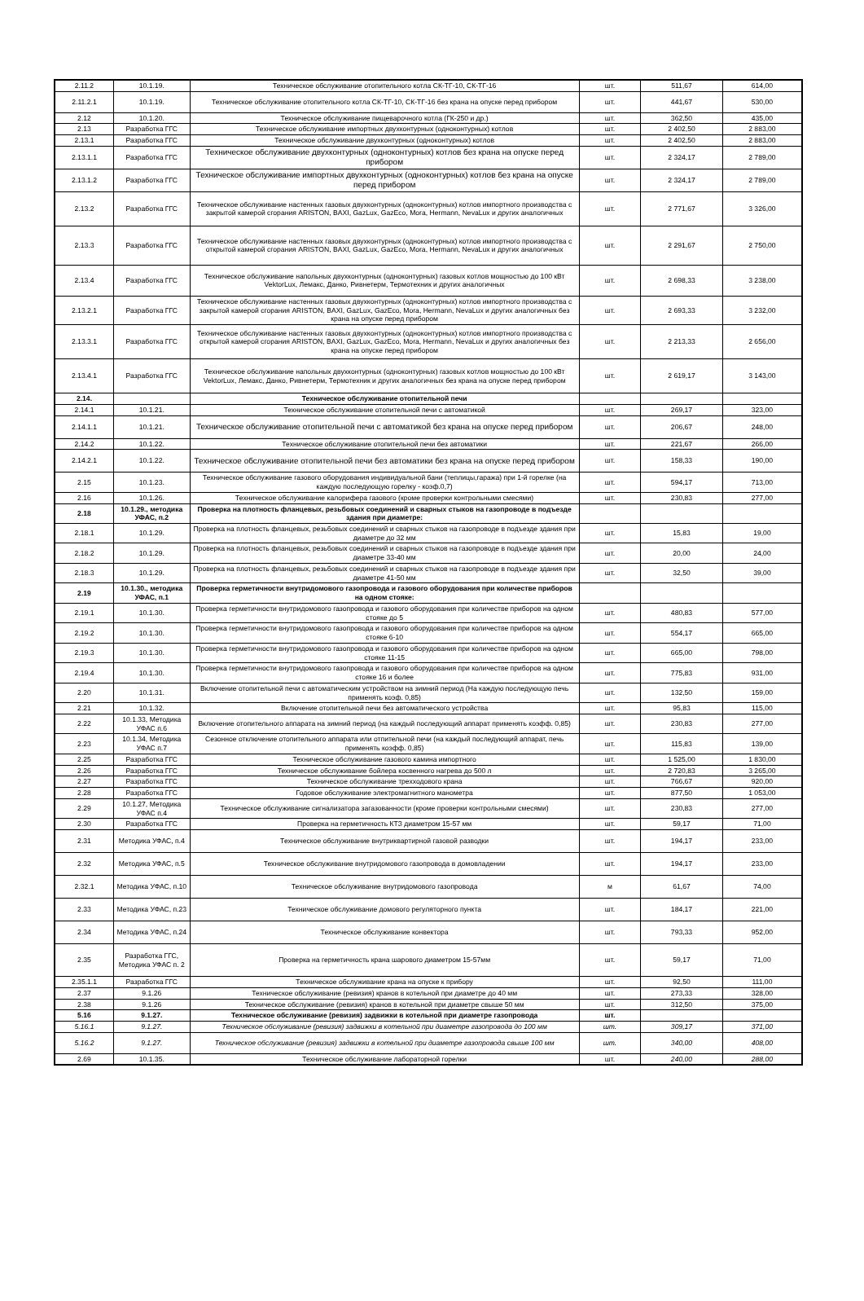| 2.11.2 | 10.1.19. | Техническое обслуживание отопительного котла СК-ТГ-10, СК-ТГ-16 | шт. | 511,67 | 614,00 |
| 2.11.2.1 | 10.1.19. | Техническое обслуживание отопительного котла СК-ТГ-10, СК-ТГ-16 без крана на опуске перед прибором | шт. | 441,67 | 530,00 |
| 2.12 | 10.1.20. | Техническое обслуживание пищеварочного котла (ГК-250 и др.) | шт. | 362,50 | 435,00 |
| 2.13 | Разработка ГГС | Техническое обслуживание импортных двухконтурных (одноконтурных) котлов | шт. | 2 402,50 | 2 883,00 |
| 2.13.1 | Разработка ГГС | Техническое обслуживание двухконтурных (одноконтурных) котлов | шт. | 2 402,50 | 2 883,00 |
| 2.13.1.1 | Разработка ГГС | Техническое обслуживание двухконтурных (одноконтурных) котлов без крана на опуске перед прибором | шт. | 2 324,17 | 2 789,00 |
| 2.13.1.2 | Разработка ГГС | Техническое обслуживание импортных двухконтурных (одноконтурных) котлов без крана на опуске перед прибором | шт. | 2 324,17 | 2 789,00 |
| 2.13.2 | Разработка ГГС | Техническое обслуживание настенных газовых двухконтурных (одноконтурных) котлов импортного производства с закрытой камерой сгорания ARISTON, BAXI, GazLux, GazEco, Mora, Hermann, NevaLux и других аналогичных | шт. | 2 771,67 | 3 326,00 |
| 2.13.3 | Разработка ГГС | Техническое обслуживание настенных газовых двухконтурных (одноконтурных) котлов импортного производства с открытой камерой сгорания ARISTON, BAXI, GazLux, GazEco, Mora, Hermann, NevaLux и других аналогичных | шт. | 2 291,67 | 2 750,00 |
| 2.13.4 | Разработка ГГС | Техническое обслуживание напольных двухконтурных (одноконтурных) газовых котлов мощностью до 100 кВт VektorLux, Лемакс, Данко, Ривнетерм, Термотехник и других аналогичных | шт. | 2 698,33 | 3 238,00 |
| 2.13.2.1 | Разработка ГГС | Техническое обслуживание настенных газовых двухконтурных (одноконтурных) котлов импортного производства с закрытой камерой сгорания ARISTON, BAXI, GazLux, GazEco, Mora, Hermann, NevaLux и других аналогичных без крана на опуске перед прибором | шт. | 2 693,33 | 3 232,00 |
| 2.13.3.1 | Разработка ГГС | Техническое обслуживание настенных газовых двухконтурных (одноконтурных) котлов импортного производства с открытой камерой сгорания ARISTON, BAXI, GazLux, GazEco, Mora, Hermann, NevaLux и других аналогичных без крана на опуске перед прибором | шт. | 2 213,33 | 2 656,00 |
| 2.13.4.1 | Разработка ГГС | Техническое обслуживание напольных двухконтурных (одноконтурных) газовых котлов мощностью до 100 кВт VektorLux, Лемакс, Данко, Ривнетерм, Термотехник и других аналогичных без крана на опуске перед прибором | шт. | 2 619,17 | 3 143,00 |
| 2.14. | | Техническое обслуживание отопительной печи | | | |
| 2.14.1 | 10.1.21. | Техническое обслуживание отопительной печи с автоматикой | шт. | 269,17 | 323,00 |
| 2.14.1.1 | 10.1.21. | Техническое обслуживание отопительной печи с автоматикой без крана на опуске перед прибором | шт. | 206,67 | 248,00 |
| 2.14.2 | 10.1.22. | Техническое обслуживание отопительной печи без автоматики | шт. | 221,67 | 266,00 |
| 2.14.2.1 | 10.1.22. | Техническое обслуживание отопительной печи без автоматики без крана на опуске перед прибором | шт. | 158,33 | 190,00 |
| 2.15 | 10.1.23. | Техническое обслуживание газового оборудования индивидуальной бани (теплицы,гаража) при 1-й горелке (на каждую последующую горелку - коэф.0,7) | шт. | 594,17 | 713,00 |
| 2.16 | 10.1.26. | Техническое обслуживание калорифера газового (кроме проверки контрольными смесями) | шт. | 230,83 | 277,00 |
| 2.18 | 10.1.29., методика УФАС, п.2 | Проверка на плотность фланцевых, резьбовых соединений и сварных стыков на газопроводе в подъезде здания при диаметре: | | | |
| 2.18.1 | 10.1.29. | Проверка на плотность фланцевых, резьбовых соединений и сварных стыков на газопроводе в подъезде здания при диаметре до 32 мм | шт. | 15,83 | 19,00 |
| 2.18.2 | 10.1.29. | Проверка на плотность фланцевых, резьбовых соединений и сварных стыков на газопроводе в подъезде здания при диаметре 33-40 мм | шт. | 20,00 | 24,00 |
| 2.18.3 | 10.1.29. | Проверка на плотность фланцевых, резьбовых соединений и сварных стыков на газопроводе в подъезде здания при диаметре 41-50 мм | шт. | 32,50 | 39,00 |
| 2.19 | 10.1.30., методика УФАС, п.1 | Проверка герметичности внутридомового газопровода и газового оборудования при количестве приборов на одном стояке: | | | |
| 2.19.1 | 10.1.30. | Проверка герметичности внутридомового газопровода и газового оборудования при количестве приборов на одном стояке до 5 | шт. | 480,83 | 577,00 |
| 2.19.2 | 10.1.30. | Проверка герметичности внутридомового газопровода и газового оборудования при количестве приборов на одном стояке 6-10 | шт. | 554,17 | 665,00 |
| 2.19.3 | 10.1.30. | Проверка герметичности внутридомового газопровода и газового оборудования при количестве приборов на одном стояке 11-15 | шт. | 665,00 | 798,00 |
| 2.19.4 | 10.1.30. | Проверка герметичности внутридомового газопровода и газового оборудования при количестве приборов на одном стояке 16 и более | шт. | 775,83 | 931,00 |
| 2.20 | 10.1.31. | Включение отопительной печи с автоматическим устройством на зимний период (На каждую последующую печь применять коэф. 0,85) | шт. | 132,50 | 159,00 |
| 2.21 | 10.1.32. | Включение отопительной печи без автоматического устройства | шт. | 95,83 | 115,00 |
| 2.22 | 10.1.33, Методика УФАС п.6 | Включение отопительного аппарата на зимний период (на каждый последующий аппарат применять коэфф. 0,85) | шт. | 230,83 | 277,00 |
| 2.23 | 10.1.34, Методика УФАС п.7 | Сезонное отключение отопительного аппарата или отпительной печи (на каждый последующий аппарат, печь применять коэфф. 0,85) | шт. | 115,83 | 139,00 |
| 2.25 | Разработка ГГС | Техническое обслуживание газового камина импортного | шт. | 1 525,00 | 1 830,00 |
| 2.26 | Разработка ГГС | Техническое обслуживание бойлера косвенного нагрева до 500 л | шт. | 2 720,83 | 3 265,00 |
| 2.27 | Разработка ГГС | Техническое обслуживание трехходового крана | шт. | 766,67 | 920,00 |
| 2.28 | Разработка ГГС | Годовое обслуживание электромагнитного манометра | шт. | 877,50 | 1 053,00 |
| 2.29 | 10.1.27, Методика УФАС п.4 | Техническое обслуживание сигнализатора загазованности (кроме проверки контрольными смесями) | шт. | 230,83 | 277,00 |
| 2.30 | Разработка ГГС | Проверка на герметичность КТЗ диаметром 15-57 мм | шт. | 59,17 | 71,00 |
| 2.31 | Методика УФАС, п.4 | Техническое обслуживание внутриквартирной газовой разводки | шт. | 194,17 | 233,00 |
| 2.32 | Методика УФАС, п.5 | Техническое обслуживание внутридомового газопровода в домовладении | шт. | 194,17 | 233,00 |
| 2.32.1 | Методика УФАС, п.10 | Техническое обслуживание внутридомового газопровода | м | 61,67 | 74,00 |
| 2.33 | Методика УФАС, п.23 | Техническое обслуживание домового регуляторного пункта | шт. | 184,17 | 221,00 |
| 2.34 | Методика УФАС, п.24 | Техническое обслуживание конвектора | шт. | 793,33 | 952,00 |
| 2.35 | Разработка ГГС, Методика УФАС п. 2 | Проверка на герметичность крана шарового диаметром 15-57мм | шт. | 59,17 | 71,00 |
| 2.35.1.1 | Разработка ГГС | Техническое обслуживание крана на опуске к прибору | шт. | 92,50 | 111,00 |
| 2.37 | 9.1.26 | Техническое обслуживание (ревизия) кранов в котельной при диаметре до 40 мм | шт. | 273,33 | 328,00 |
| 2.38 | 9.1.26 | Техническое обслуживание (ревизия) кранов в котельной при диаметре свыше 50 мм | шт. | 312,50 | 375,00 |
| 5.16 | 9.1.27. | Техническое обслуживание (ревизия) задвижки в котельной при диаметре газопровода | шт. | | |
| 5.16.1 | 9.1.27. | Техническое обслуживание (ревизия) задвижки в котельной при диаметре газопровода до 100 мм | шт. | 309,17 | 371,00 |
| 5.16.2 | 9.1.27. | Техническое обслуживание (ревизия) задвижки в котельной при диаметре газопровода свыше 100 мм | шт. | 340,00 | 408,00 |
| 2.69 | 10.1.35. | Техническое обслуживание лабораторной горелки | шт. | 240,00 | 288,00 |